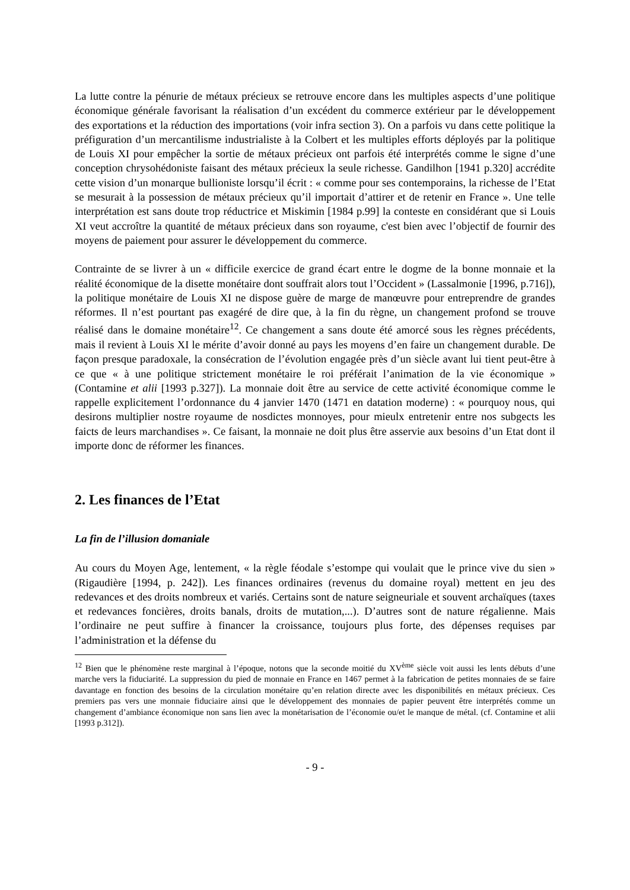La lutte contre la pénurie de métaux précieux se retrouve encore dans les multiples aspects d’une politique économique générale favorisant la réalisation d’un excédent du commerce extérieur par le développement des exportations et la réduction des importations (voir infra section 3). On a parfois vu dans cette politique la préfiguration d’un mercantilisme industrialiste à la Colbert et les multiples efforts déployés par la politique de Louis XI pour empêcher la sortie de métaux précieux ont parfois été interprétés comme le signe d’une conception chrysohédoniste faisant des métaux précieux la seule richesse. Gandilhon [1941 p.320] accrédite cette vision d’un monarque bullioniste lorsqu’il écrit : « comme pour ses contemporains, la richesse de l’Etat se mesurait à la possession de métaux précieux qu’il importait d’attirer et de retenir en France ». Une telle interprétation est sans doute trop réductrice et Miskimin [1984 p.99] la conteste en considérant que si Louis XI veut accroître la quantité de métaux précieux dans son royaume, c'est bien avec l’objectif de fournir des moyens de paiement pour assurer le développement du commerce.
Contrainte de se livrer à un « difficile exercice de grand écart entre le dogme de la bonne monnaie et la réalité économique de la disette monétaire dont souffrait alors tout l’Occident » (Lassalmonie [1996, p.716]), la politique monétaire de Louis XI ne dispose guère de marge de manœuvre pour entreprendre de grandes réformes. Il n’est pourtant pas exagéré de dire que, à la fin du règne, un changement profond se trouve réalisé dans le domaine monétaire<sup>12</sup>. Ce changement a sans doute été amorcé sous les règnes précédents, mais il revient à Louis XI le mérite d’avoir donné au pays les moyens d’en faire un changement durable. De façon presque paradoxale, la consécration de l’évolution engagée près d’un siècle avant lui tient peut-être à ce que « à une politique strictement monétaire le roi préférait l’animation de la vie économique » (Contamine et alii [1993 p.327]). La monnaie doit être au service de cette activité économique comme le rappelle explicitement l’ordonnance du 4 janvier 1470 (1471 en datation moderne) : « pourquoy nous, qui desirons multiplier nostre royaume de nosdictes monnoyes, pour mieulx entretenir entre nos subgects les faicts de leurs marchandises ». Ce faisant, la monnaie ne doit plus être asservie aux besoins d’un Etat dont il importe donc de réformer les finances.
2. Les finances de l’Etat
La fin de l’illusion domaniale
Au cours du Moyen Age, lentement, « la règle féodale s’estompe qui voulait que le prince vive du sien » (Rigaudière [1994, p. 242]). Les finances ordinaires (revenus du domaine royal) mettent en jeu des redevances et des droits nombreux et variés. Certains sont de nature seigneuriale et souvent archaïques (taxes et redevances foncières, droits banals, droits de mutation,...). D’autres sont de nature régalienne. Mais l’ordinaire ne peut suffire à financer la croissance, toujours plus forte, des dépenses requises par l’administration et la défense du
<sup>12</sup> Bien que le phénomène reste marginal à l’époque, notons que la seconde moitié du XV<sup>ème</sup> siècle voit aussi les lents débuts d’une marche vers la fiduciarité. La suppression du pied de monnaie en France en 1467 permet à la fabrication de petites monnaies de se faire davantage en fonction des besoins de la circulation monétaire qu’en relation directe avec les disponibilités en métaux précieux. Ces premiers pas vers une monnaie fiduciaire ainsi que le développement des monnaies de papier peuvent être interprétés comme un changement d’ambiance économique non sans lien avec la monétarisation de l’économie ou/et le manque de métal. (cf. Contamine et alii [1993 p.312]).
- 9 -